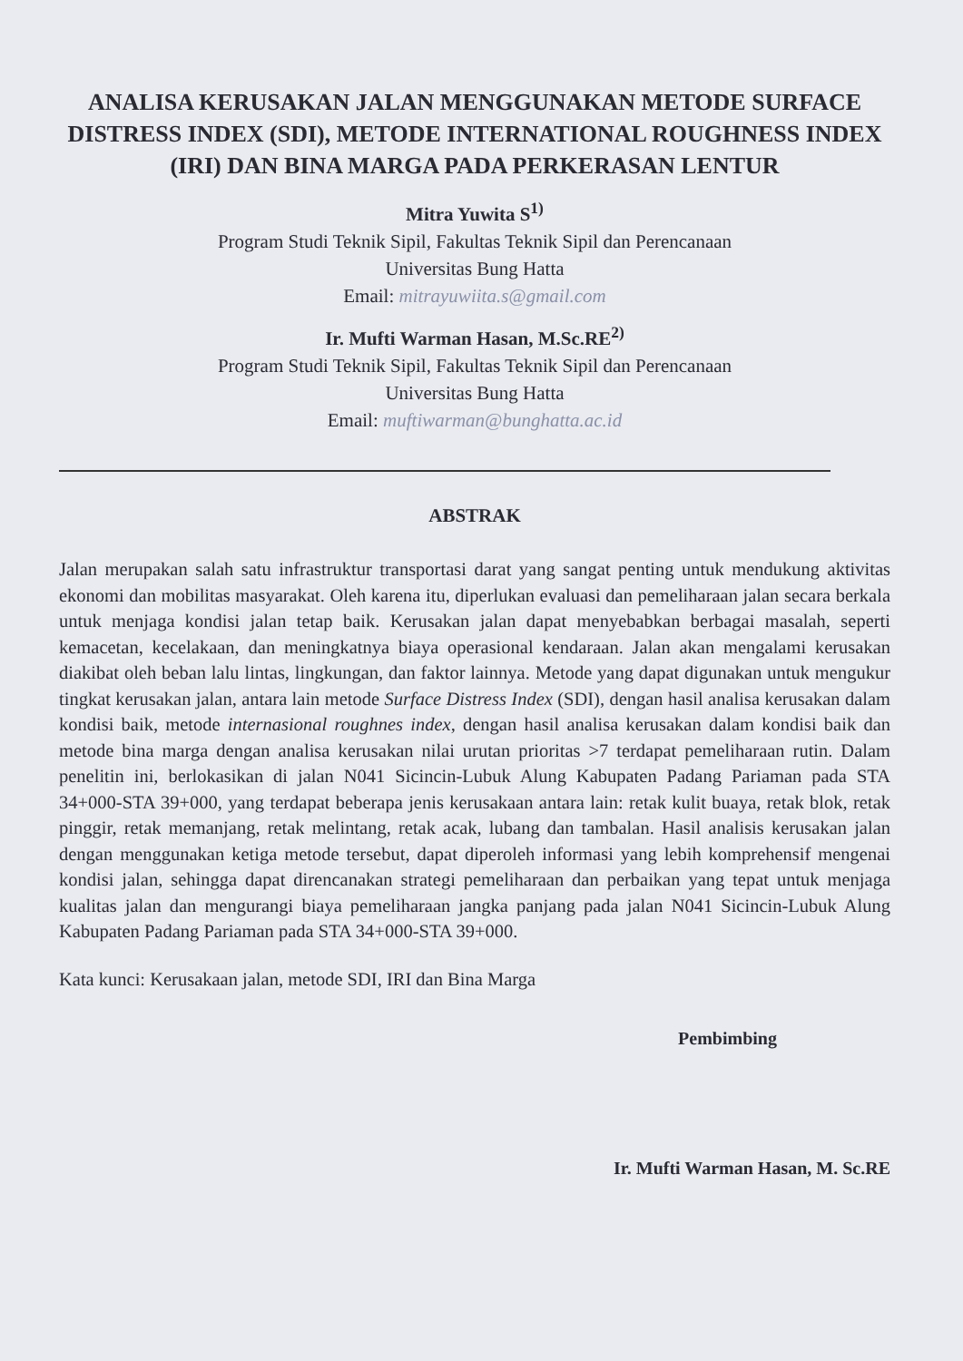ANALISA KERUSAKAN JALAN MENGGUNAKAN METODE SURFACE DISTRESS INDEX (SDI), METODE INTERNATIONAL ROUGHNESS INDEX (IRI) DAN BINA MARGA PADA PERKERASAN LENTUR
Mitra Yuwita S<sup>1)</sup>
Program Studi Teknik Sipil, Fakultas Teknik Sipil dan Perencanaan
Universitas Bung Hatta
Email: mitrayuwiita.s@gmail.com
Ir. Mufti Warman Hasan, M.Sc.RE<sup>2)</sup>
Program Studi Teknik Sipil, Fakultas Teknik Sipil dan Perencanaan
Universitas Bung Hatta
Email: muftiwarman@bunghatta.ac.id
ABSTRAK
Jalan merupakan salah satu infrastruktur transportasi darat yang sangat penting untuk mendukung aktivitas ekonomi dan mobilitas masyarakat. Oleh karena itu, diperlukan evaluasi dan pemeliharaan jalan secara berkala untuk menjaga kondisi jalan tetap baik. Kerusakan jalan dapat menyebabkan berbagai masalah, seperti kemacetan, kecelakaan, dan meningkatnya biaya operasional kendaraan. Jalan akan mengalami kerusakan diakibat oleh beban lalu lintas, lingkungan, dan faktor lainnya. Metode yang dapat digunakan untuk mengukur tingkat kerusakan jalan, antara lain metode Surface Distress Index (SDI), dengan hasil analisa kerusakan dalam kondisi baik, metode internasional roughnes index, dengan hasil analisa kerusakan dalam kondisi baik dan metode bina marga dengan analisa kerusakan nilai urutan prioritas >7 terdapat pemeliharaan rutin. Dalam penelitin ini, berlokasikan di jalan N041 Sicincin-Lubuk Alung Kabupaten Padang Pariaman pada STA 34+000-STA 39+000, yang terdapat beberapa jenis kerusakaan antara lain: retak kulit buaya, retak blok, retak pinggir, retak memanjang, retak melintang, retak acak, lubang dan tambalan. Hasil analisis kerusakan jalan dengan menggunakan ketiga metode tersebut, dapat diperoleh informasi yang lebih komprehensif mengenai kondisi jalan, sehingga dapat direncanakan strategi pemeliharaan dan perbaikan yang tepat untuk menjaga kualitas jalan dan mengurangi biaya pemeliharaan jangka panjang pada jalan N041 Sicincin-Lubuk Alung Kabupaten Padang Pariaman pada STA 34+000-STA 39+000.
Kata kunci: Kerusakaan jalan, metode SDI, IRI dan Bina Marga
Pembimbing
Ir. Mufti Warman Hasan, M. Sc.RE